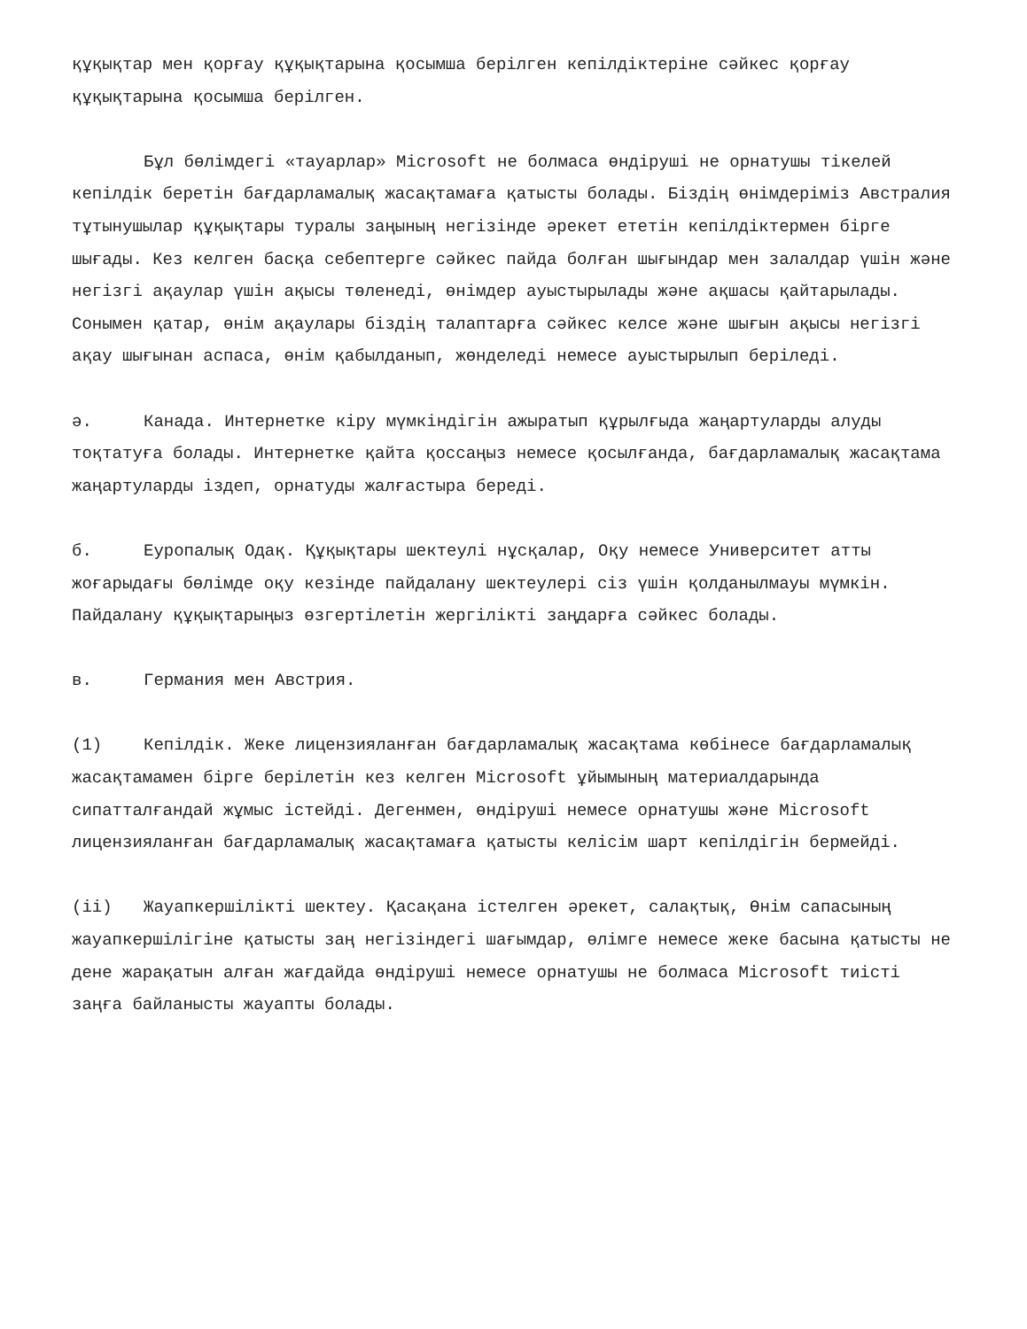құқықтар мен қорғау құқықтарына қосымша берілген кепілдіктеріне сәйкес қорғау құқықтарына қосымша берілген.
Бұл бөлімдегі «тауарлар» Microsoft не болмаса өндіруші не орнатушы тікелей кепілдік беретін бағдарламалық жасақтамаға қатысты болады. Біздің өнімдеріміз Австралия тұтынушылар құқықтары туралы заңының негізінде әрекет ететін кепілдіктермен бірге шығады. Кез келген басқа себептерге сәйкес пайда болған шығындар мен залалдар үшін және негізгі ақаулар үшін ақысы төленеді, өнімдер ауыстырылады және ақшасы қайтарылады. Сонымен қатар, өнім ақаулары біздің талаптарға сәйкес келсе және шығын ақысы негізгі ақау шығынан аспаса, өнім қабылданып, жөнделеді немесе ауыстырылып беріледі.
ә. Канада. Интернетке кіру мүмкіндігін ажыратып құрылғыда жаңартуларды алуды тоқтатуға болады. Интернетке қайта қоссаңыз немесе қосылғанда, бағдарламалық жасақтама жаңартуларды іздеп, орнатуды жалғастыра береді.
б. Еуропалық Одақ. Құқықтары шектеулі нұсқалар, Оқу немесе Университет атты жоғарыдағы бөлімде оқу кезінде пайдалану шектеулері сіз үшін қолданылмауы мүмкін. Пайдалану құқықтарыңыз өзгертілетін жергілікті заңдарға сәйкес болады.
в. Германия мен Австрия.
(1) Кепілдік. Жеке лицензияланған бағдарламалық жасақтама көбінесе бағдарламалық жасақтамамен бірге берілетін кез келген Microsoft ұйымының материалдарында сипатталғандай жұмыс істейді. Дегенмен, өндіруші немесе орнатушы және Microsoft лицензияланған бағдарламалық жасақтамаға қатысты келісім шарт кепілдігін бермейді.
(ii) Жауапкершілікті шектеу. Қасақана істелген әрекет, салақтық, Өнім сапасының жауапкершілігіне қатысты заң негізіндегі шағымдар, өлімге немесе жеке басына қатысты не дене жарақатын алған жағдайда өндіруші немесе орнатушы не болмаса Microsoft тиісті заңға байланысты жауапты болады.